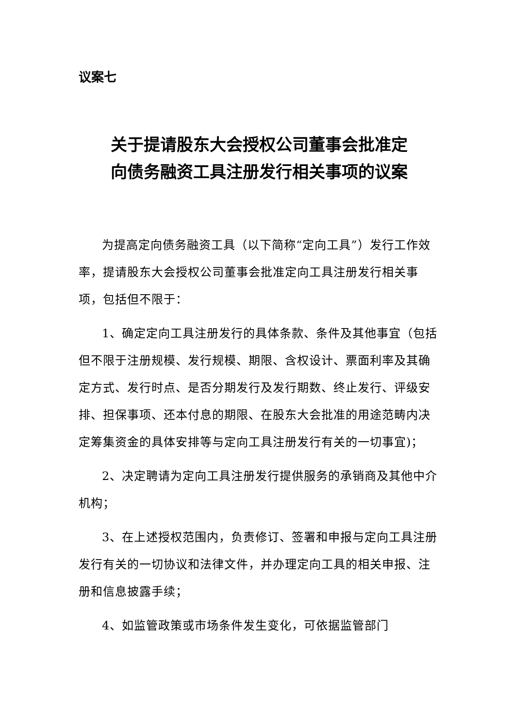议案七
关于提请股东大会授权公司董事会批准定
向债务融资工具注册发行相关事项的议案
为提高定向债务融资工具（以下简称“定向工具”）发行工作效率，提请股东大会授权公司董事会批准定向工具注册发行相关事项，包括但不限于：
1、确定定向工具注册发行的具体条款、条件及其他事宜（包括但不限于注册规模、发行规模、期限、含权设计、票面利率及其确定方式、发行时点、是否分期发行及发行期数、终止发行、评级安排、担保事项、还本付息的期限、在股东大会批准的用途范畴内决定筹集资金的具体安排等与定向工具注册发行有关的一切事宜)；
2、决定聘请为定向工具注册发行提供服务的承销商及其他中介机构；
3、在上述授权范围内，负责修订、签署和申报与定向工具注册发行有关的一切协议和法律文件，并办理定向工具的相关申报、注册和信息披露手续；
4、如监管政策或市场条件发生变化，可依据监管部门